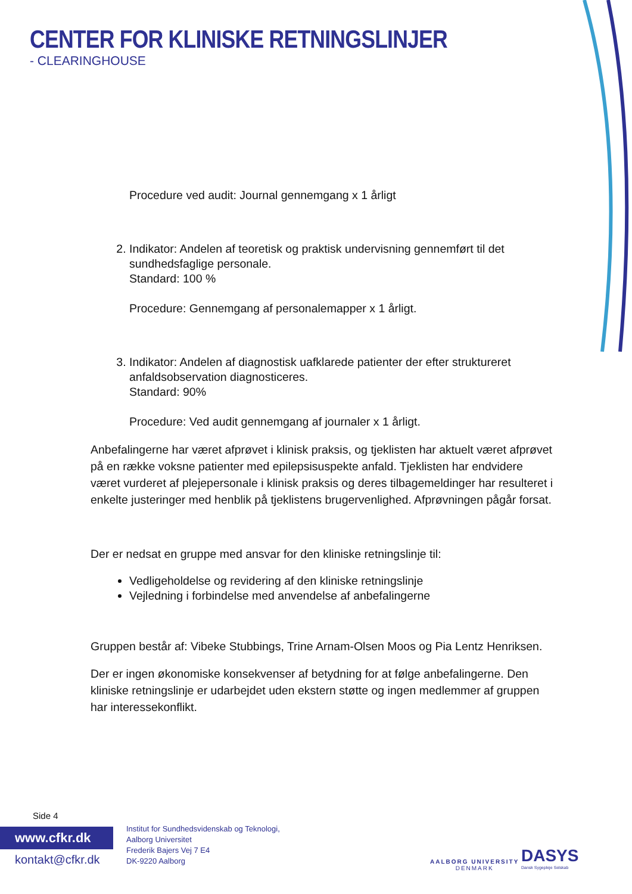CENTER FOR KLINISKE RETNINGSLINJER
- CLEARINGHOUSE
Procedure ved audit: Journal gennemgang x 1 årligt
2. Indikator: Andelen af teoretisk og praktisk undervisning gennemført til det sundhedsfaglige personale.
Standard: 100 %
Procedure: Gennemgang af personalemapper x 1 årligt.
3. Indikator: Andelen af diagnostisk uafklarede patienter der efter struktureret anfaldsobservation diagnosticeres.
Standard: 90%
Procedure: Ved audit gennemgang af journaler x 1 årligt.
Anbefalingerne har været afprøvet i klinisk praksis, og tjeklisten har aktuelt været afprøvet på en række voksne patienter med epilepsisuspekte anfald. Tjeklisten har endvidere været vurderet af plejepersonale i klinisk praksis og deres tilbagemeldinger har resulteret i enkelte justeringer med henblik på tjeklistens brugervenlighed. Afprøvningen pågår forsat.
Der er nedsat en gruppe med ansvar for den kliniske retningslinje til:
Vedligeholdelse og revidering af den kliniske retningslinje
Vejledning i forbindelse med anvendelse af anbefalingerne
Gruppen består af: Vibeke Stubbings, Trine Arnam-Olsen Moos og Pia Lentz Henriksen.
Der er ingen økonomiske konsekvenser af betydning for at følge anbefalingerne. Den kliniske retningslinje er udarbejdet uden ekstern støtte og ingen medlemmer af gruppen har interessekonflikt.
Side 4
www.cfkr.dk
kontakt@cfkr.dk
Institut for Sundhedsvidenskab og Teknologi,
Aalborg Universitet
Frederik Bajers Vej 7 E4
DK-9220 Aalborg
AALBORG UNIVERSITY
DENMARK
DASYS
Dansk Sygepleje Selskab